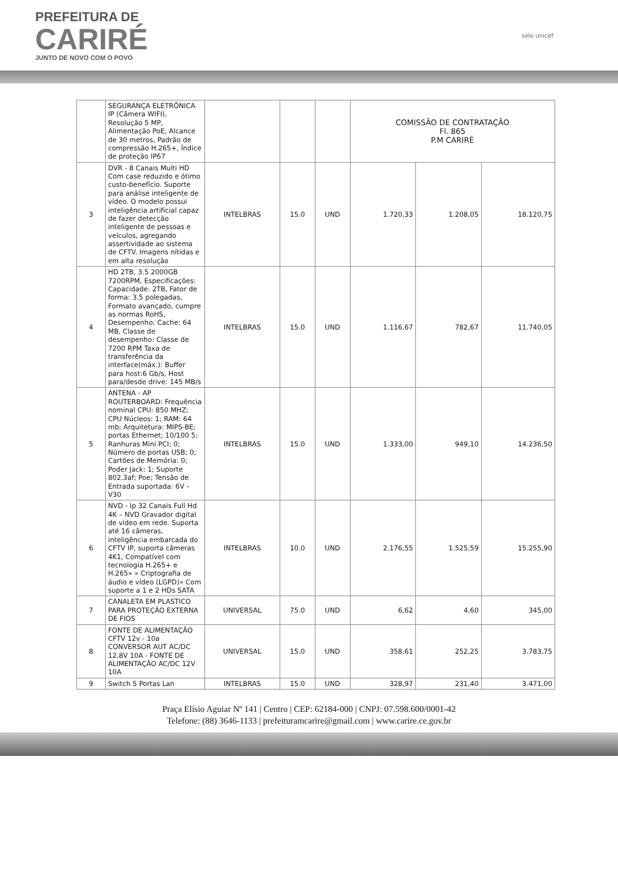PREFEITURA DE
CARIRÉ
JUNTO DE NOVO COM O POVO
selo unicef
| | SEGURANÇA ELETRÔNICA IP (Câmera WIFI), Resolução 5 MP, Alimentação PoE, Alcance de 30 metros, Padrão de compressão H.265+, Índice de proteção IP67 | | | | COMISSÃO DE CONTRATAÇÃO Fl. 865 P.M CARIRÉ | | |
| 3 | DVR - 8 Canais Multi HD Com case reduzido e ótimo custo-benefício. Suporte para análise inteligente de vídeo. O modelo possui inteligência artificial capaz de fazer detecção inteligente de pessoas e veículos, agregando assertividade ao sistema de CFTV. Imagens nítidas e em alta resolução | INTELBRAS | 15.0 | UND | 1.720,33 | 1.208,05 | 18.120,75 |
| 4 | HD 2TB, 3.5 2000GB 7200RPM, Especificações: Capacidade: 2TB, Fator de forma: 3.5 polegadas, Formato avançado, cumpre as normas RoHS, Desempenho: Cache: 64 MB, Classe de desempenho: Classe de 7200 RPM Taxa de transferência da interface(máx.): Buffer para host:6 Gb/s, Host para/desde drive: 145 MB/s | INTELBRAS | 15.0 | UND | 1.116,67 | 782,67 | 11.740,05 |
| 5 | ANTENA - AP ROUTERBOARD: Frequência nominal CPU: 850 MHZ; CPU Núcleos: 1; RAM: 64 mb; Arquitetura: MIPS-BE; portas Ethernet; 10/100 5; Ranhuras Mini PCI; 0; Número de portas USB; 0; Cartões de Memória: 0; Poder Jack: 1; Suporte 802.3af; Poe; Tensão de Entrada suportada: 6V – V30 | INTELBRAS | 15.0 | UND | 1.333,00 | 949,10 | 14.236,50 |
| 6 | NVD - Ip 32 Canais Full Hd 4K – NVD Gravador digital de vídeo em rede. Suporta até 16 câmeras, inteligência embarcada do CFTV IP, suporta câmeras 4K1, Compatível com tecnologia H.265+ e H.265» » Criptografia de áudio e vídeo (LGPD)» Com suporte a 1 e 2 HDs SATA | INTELBRAS | 10.0 | UND | 2.176,55 | 1.525,59 | 15.255,90 |
| 7 | CANALETA EM PLASTICO PARA PROTEÇÃO EXTERNA DE FIOS | UNIVERSAL | 75.0 | UND | 6,62 | 4,60 | 345,00 |
| 8 | FONTE DE ALIMENTAÇÃO CFTV 12v - 10a CONVERSOR AUT AC/DC 12,8V 10A - FONTE DE ALIMENTAÇÃO AC/DC 12V 10A | UNIVERSAL | 15.0 | UND | 358,61 | 252,25 | 3.783,75 |
| 9 | Switch 5 Portas Lan | INTELBRAS | 15.0 | UND | 328,97 | 231,40 | 3.471,00 |
Praça Elísio Aguiar Nº 141 | Centro | CEP: 62184-000 | CNPJ: 07.598.600/0001-42
Telefone: (88) 3646-1133 | prefeituramcarire@gmail.com | www.carire.ce.gov.br